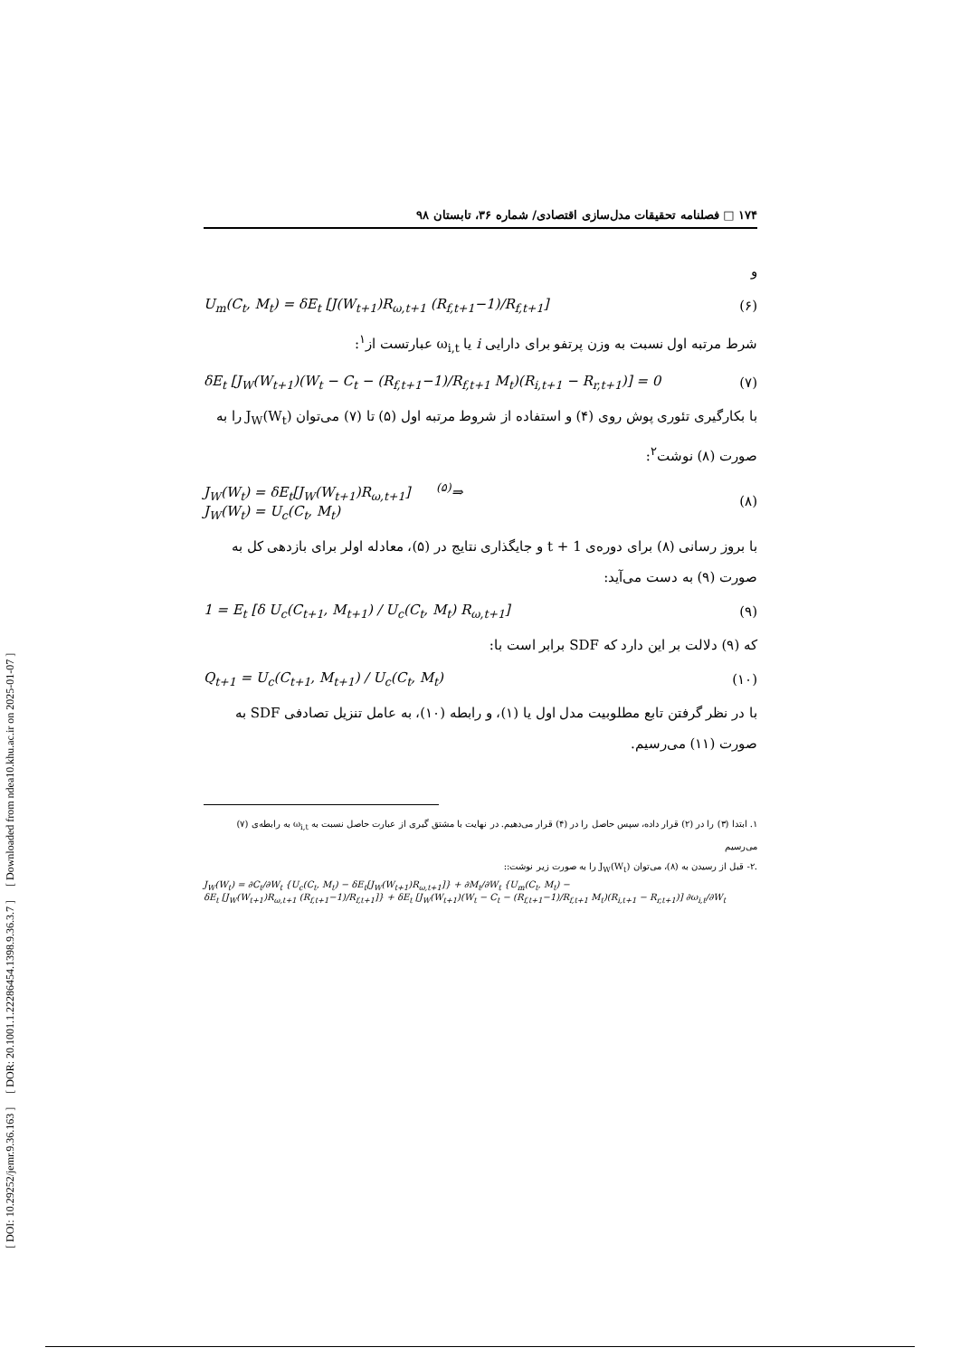[ DOI: 10.29252/jemr.9.36.163 ] [ DOR: 20.1001.1.22286454.1398.9.36.3.7 ] [ Downloaded from ndea10.khu.ac.ir on 2025-01-07 ]
۱۷۴ □ فصلنامه تحقیقات مدل‌سازی اقتصادی/ شماره ۳۶، تابستان ۹۸
و
U<sub>m</sub>(C<sub>t</sub>, M<sub>t</sub>) = δE<sub>t</sub> [J(W<sub>t+1</sub>)R<sub>ω,t+1</sub> (R<sub>f,t+1</sub>−1)/R<sub>f,t+1</sub>] (۶)
شرط مرتبه اول نسبت به وزن پرتفو برای دارایی i یا ω<sub>i,t</sub> عبارتست از<sup>۱</sup>:
δE<sub>t</sub> [J<sub>W</sub>(W<sub>t+1</sub>)(W<sub>t</sub> − C<sub>t</sub> − (R<sub>f,t+1</sub>−1)/R<sub>f,t+1</sub> M<sub>t</sub>)(R<sub>i,t+1</sub> − R<sub>r,t+1</sub>)] = 0 (۷)
با بکارگیری تئوری پوش روی (۴) و استفاده از شروط مرتبه اول (۵) تا (۷) می‌توان J<sub>W</sub>(W<sub>t</sub>) را به صورت (۸) نوشت<sup>۲</sup>:
J<sub>W</sub>(W<sub>t</sub>) = δE<sub>t</sub>[J<sub>W</sub>(W<sub>t+1</sub>)R<sub>ω,t+1</sub>] <sup>(۵)</sup>⇒
J<sub>W</sub>(W<sub>t</sub>) = U<sub>c</sub>(C<sub>t</sub>, M<sub>t</sub>) (۸)
با بروز رسانی (۸) برای دوره‌ی t + 1 و جایگذاری نتایج در (۵)، معادله اولر برای بازدهی کل به صورت (۹) به دست می‌آید:
1 = E<sub>t</sub> [δ U<sub>c</sub>(C<sub>t+1</sub>, M<sub>t+1</sub>) / U<sub>c</sub>(C<sub>t</sub>, M<sub>t</sub>) R<sub>ω,t+1</sub>] (۹)
که (۹) دلالت بر این دارد که SDF برابر است با:
Q<sub>t+1</sub> = U<sub>c</sub>(C<sub>t+1</sub>, M<sub>t+1</sub>) / U<sub>c</sub>(C<sub>t</sub>, M<sub>t</sub>) (۱۰)
با در نظر گرفتن تابع مطلوبیت مدل اول یا (۱)، و رابطه (۱۰)، به عامل تنزیل تصادفی SDF به صورت (۱۱) می‌رسیم.
۱. ابتدا (۳) را در (۲) قرار داده، سپس حاصل را در (۴) قرار می‌دهیم. در نهایت با مشتق گیری از عبارت حاصل نسبت به ω<sub>i,t</sub> به رابطه‌ی (۷) می‌رسیم
.۲- قبل از رسیدن به (۸)، می‌توان J<sub>W</sub>(W<sub>t</sub>) را به صورت زیر نوشت::
J<sub>W</sub>(W<sub>t</sub>) = ∂C<sub>t</sub>/∂W<sub>t</sub> {U<sub>c</sub>(C<sub>t</sub>, M<sub>t</sub>) − δE<sub>t</sub>[J<sub>W</sub>(W<sub>t+1</sub>)R<sub>ω,t+1</sub>]} + ∂M<sub>t</sub>/∂W<sub>t</sub> {U<sub>m</sub>(C<sub>t</sub>, M<sub>t</sub>) −
δE<sub>t</sub> [J<sub>W</sub>(W<sub>t+1</sub>)R<sub>ω,t+1</sub> (R<sub>f,t+1</sub>−1)/R<sub>f,t+1</sub>]} + δE<sub>t</sub> [J<sub>W</sub>(W<sub>t+1</sub>)(W<sub>t</sub> − C<sub>t</sub> − (R<sub>f,t+1</sub>−1)/R<sub>f,t+1</sub> M<sub>t</sub>)(R<sub>i,t+1</sub> − R<sub>r,t+1</sub>)] ∂ω<sub>i,t</sub>/∂W<sub>t</sub>